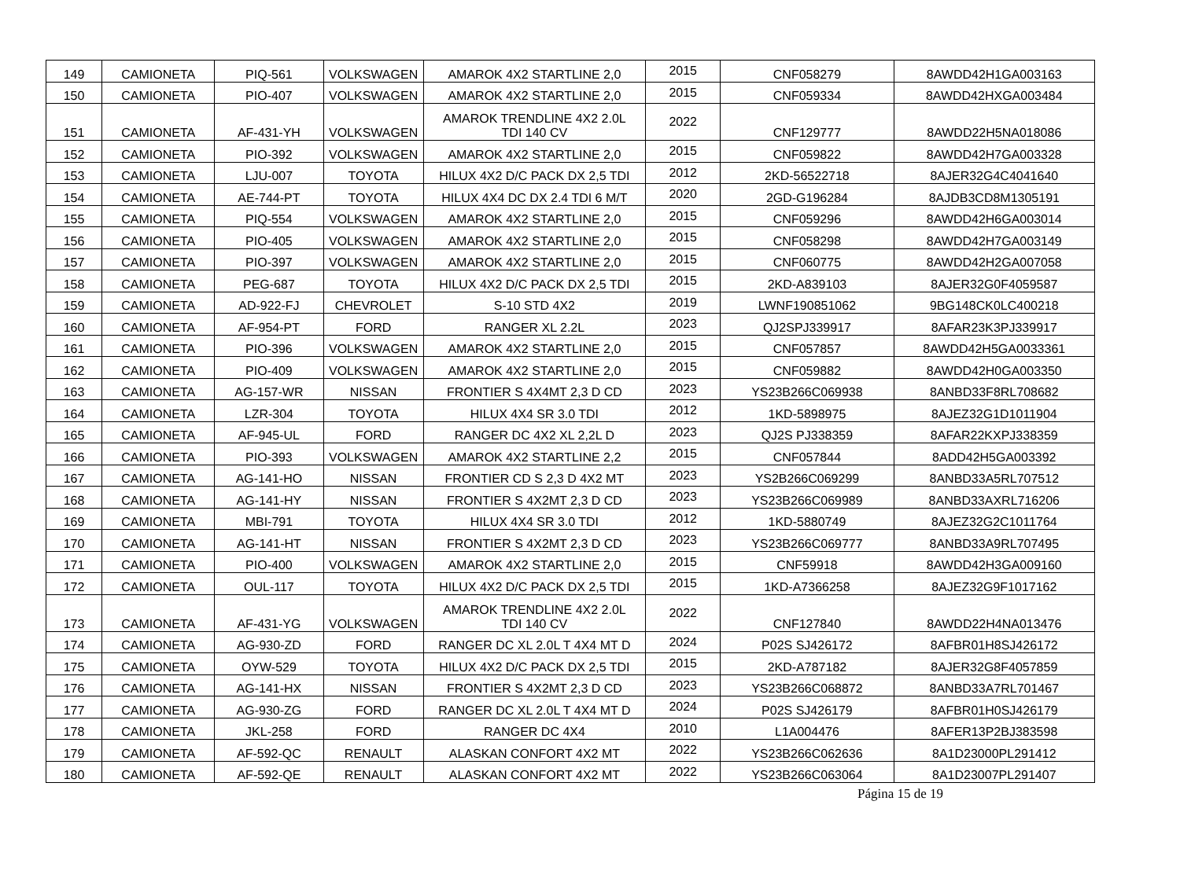| 149 | CAMIONETA | PIQ-561 | VOLKSWAGEN | AMAROK 4X2 STARTLINE 2,0 | 2015 | CNF058279 | 8AWDD42H1GA003163 |
| 150 | CAMIONETA | PIO-407 | VOLKSWAGEN | AMAROK 4X2 STARTLINE 2,0 | 2015 | CNF059334 | 8AWDD42HXGA003484 |
| 151 | CAMIONETA | AF-431-YH | VOLKSWAGEN | AMAROK TRENDLINE 4X2 2.0L TDI 140 CV | 2022 | CNF129777 | 8AWDD22H5NA018086 |
| 152 | CAMIONETA | PIO-392 | VOLKSWAGEN | AMAROK 4X2 STARTLINE 2,0 | 2015 | CNF059822 | 8AWDD42H7GA003328 |
| 153 | CAMIONETA | LJU-007 | TOYOTA | HILUX 4X2 D/C PACK DX 2,5 TDI | 2012 | 2KD-56522718 | 8AJER32G4C4041640 |
| 154 | CAMIONETA | AE-744-PT | TOYOTA | HILUX 4X4 DC DX 2.4 TDI 6 M/T | 2020 | 2GD-G196284 | 8AJDB3CD8M1305191 |
| 155 | CAMIONETA | PIQ-554 | VOLKSWAGEN | AMAROK 4X2 STARTLINE 2,0 | 2015 | CNF059296 | 8AWDD42H6GA003014 |
| 156 | CAMIONETA | PIO-405 | VOLKSWAGEN | AMAROK 4X2 STARTLINE 2,0 | 2015 | CNF058298 | 8AWDD42H7GA003149 |
| 157 | CAMIONETA | PIO-397 | VOLKSWAGEN | AMAROK 4X2 STARTLINE 2,0 | 2015 | CNF060775 | 8AWDD42H2GA007058 |
| 158 | CAMIONETA | PEG-687 | TOYOTA | HILUX 4X2 D/C PACK DX 2,5 TDI | 2015 | 2KD-A839103 | 8AJER32G0F4059587 |
| 159 | CAMIONETA | AD-922-FJ | CHEVROLET | S-10 STD 4X2 | 2019 | LWNF190851062 | 9BG148CK0LC400218 |
| 160 | CAMIONETA | AF-954-PT | FORD | RANGER XL 2.2L | 2023 | QJ2SPJ339917 | 8AFAR23K3PJ339917 |
| 161 | CAMIONETA | PIO-396 | VOLKSWAGEN | AMAROK 4X2 STARTLINE 2,0 | 2015 | CNF057857 | 8AWDD42H5GA0033361 |
| 162 | CAMIONETA | PIO-409 | VOLKSWAGEN | AMAROK 4X2 STARTLINE 2,0 | 2015 | CNF059882 | 8AWDD42H0GA003350 |
| 163 | CAMIONETA | AG-157-WR | NISSAN | FRONTIER S 4X4MT 2,3 D CD | 2023 | YS23B266C069938 | 8ANBD33F8RL708682 |
| 164 | CAMIONETA | LZR-304 | TOYOTA | HILUX 4X4 SR 3.0 TDI | 2012 | 1KD-5898975 | 8AJEZ32G1D1011904 |
| 165 | CAMIONETA | AF-945-UL | FORD | RANGER DC 4X2 XL 2,2L D | 2023 | QJ2S PJ338359 | 8AFAR22KXPJ338359 |
| 166 | CAMIONETA | PIO-393 | VOLKSWAGEN | AMAROK 4X2 STARTLINE 2,2 | 2015 | CNF057844 | 8ADD42H5GA003392 |
| 167 | CAMIONETA | AG-141-HO | NISSAN | FRONTIER CD S 2,3 D 4X2 MT | 2023 | YS2B266C069299 | 8ANBD33A5RL707512 |
| 168 | CAMIONETA | AG-141-HY | NISSAN | FRONTIER S 4X2MT 2,3 D CD | 2023 | YS23B266C069989 | 8ANBD33AXRL716206 |
| 169 | CAMIONETA | MBI-791 | TOYOTA | HILUX 4X4 SR 3.0 TDI | 2012 | 1KD-5880749 | 8AJEZ32G2C1011764 |
| 170 | CAMIONETA | AG-141-HT | NISSAN | FRONTIER S 4X2MT 2,3 D CD | 2023 | YS23B266C069777 | 8ANBD33A9RL707495 |
| 171 | CAMIONETA | PIO-400 | VOLKSWAGEN | AMAROK 4X2 STARTLINE 2,0 | 2015 | CNF59918 | 8AWDD42H3GA009160 |
| 172 | CAMIONETA | OUL-117 | TOYOTA | HILUX 4X2 D/C PACK DX 2,5 TDI | 2015 | 1KD-A7366258 | 8AJEZ32G9F1017162 |
| 173 | CAMIONETA | AF-431-YG | VOLKSWAGEN | AMAROK TRENDLINE 4X2 2.0L TDI 140 CV | 2022 | CNF127840 | 8AWDD22H4NA013476 |
| 174 | CAMIONETA | AG-930-ZD | FORD | RANGER DC XL 2.0L T 4X4 MT D | 2024 | P02S SJ426172 | 8AFBR01H8SJ426172 |
| 175 | CAMIONETA | OYW-529 | TOYOTA | HILUX 4X2 D/C PACK DX 2,5 TDI | 2015 | 2KD-A787182 | 8AJER32G8F4057859 |
| 176 | CAMIONETA | AG-141-HX | NISSAN | FRONTIER S 4X2MT 2,3 D CD | 2023 | YS23B266C068872 | 8ANBD33A7RL701467 |
| 177 | CAMIONETA | AG-930-ZG | FORD | RANGER DC XL 2.0L T 4X4 MT D | 2024 | P02S SJ426179 | 8AFBR01H0SJ426179 |
| 178 | CAMIONETA | JKL-258 | FORD | RANGER DC 4X4 | 2010 | L1A004476 | 8AFER13P2BJ383598 |
| 179 | CAMIONETA | AF-592-QC | RENAULT | ALASKAN CONFORT 4X2 MT | 2022 | YS23B266C062636 | 8A1D23000PL291412 |
| 180 | CAMIONETA | AF-592-QE | RENAULT | ALASKAN CONFORT 4X2 MT | 2022 | YS23B266C063064 | 8A1D23007PL291407 |
Página 15 de 19